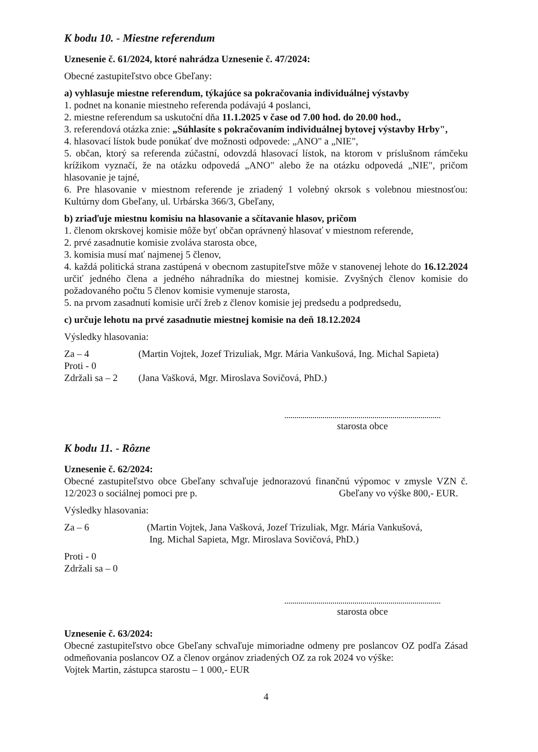K bodu 10. - Miestne referendum
Uznesenie č. 61/2024, ktoré nahrádza Uznesenie č. 47/2024:
Obecné zastupiteľstvo obce Gbeľany:
a) vyhlasuje miestne referendum, týkajúce sa pokračovania individuálnej výstavby
1. podnet na konanie miestneho referenda podávajú 4 poslanci,
2. miestne referendum sa uskutoční dňa 11.1.2025 v čase od 7.00 hod. do 20.00 hod.,
3. referendová otázka znie: „Súhlasíte s pokračovaním individuálnej bytovej výstavby Hrby",
4. hlasovací lístok bude ponúkať dve možnosti odpovede: „ANO" a „NIE",
5. občan, ktorý sa referenda zúčastní, odovzdá hlasovací lístok, na ktorom v príslušnom rámčeku krížikom vyznačí, že na otázku odpovedá „ANO" alebo že na otázku odpovedá „NIE", pričom hlasovanie je tajné,
6. Pre hlasovanie v miestnom referende je zriadený 1 volebný okrsok s volebnou miestnosťou: Kultúrny dom Gbeľany, ul. Urbárska 366/3, Gbeľany,
b) zriaďuje miestnu komisiu na hlasovanie a sčítavanie hlasov, pričom
1. členom okrskovej komisie môže byť občan oprávnený hlasovať v miestnom referende,
2. prvé zasadnutie komisie zvoláva starosta obce,
3. komisia musí mať najmenej 5 členov,
4. každá politická strana zastúpená v obecnom zastupiteľstve môže v stanovenej lehote do 16.12.2024 určiť jedného člena a jedného náhradníka do miestnej komisie. Zvyšných členov komisie do požadovaného počtu 5 členov komisie vymenuje starosta,
5. na prvom zasadnutí komisie určí žreb z členov komisie jej predsedu a podpredsedu,
c) určuje lehotu na prvé zasadnutie miestnej komisie na deň 18.12.2024
Výsledky hlasovania:
Za – 4 (Martin Vojtek, Jozef Trizuliak, Mgr. Mária Vankušová, Ing. Michal Sapieta)
Proti - 0
Zdržali sa – 2 (Jana Vašková, Mgr. Miroslava Sovičová, PhD.)
starosta obce
K bodu 11. - Rôzne
Uznesenie č. 62/2024:
Obecné zastupiteľstvo obce Gbeľany schvaľuje jednorazovú finančnú výpomoc v zmysle VZN č. 12/2023 o sociálnej pomoci pre p. Gbeľany vo výške 800,- EUR.
Výsledky hlasovania:
Za – 6 (Martin Vojtek, Jana Vašková, Jozef Trizuliak, Mgr. Mária Vankušová,
Ing. Michal Sapieta, Mgr. Miroslava Sovičová, PhD.)
Proti - 0
Zdržali sa – 0
starosta obce
Uznesenie č. 63/2024:
Obecné zastupiteľstvo obce Gbeľany schvaľuje mimoriadne odmeny pre poslancov OZ podľa Zásad odmeňovania poslancov OZ a členov orgánov zriadených OZ za rok 2024 vo výške:
Vojtek Martin, zástupca starostu – 1 000,- EUR
4